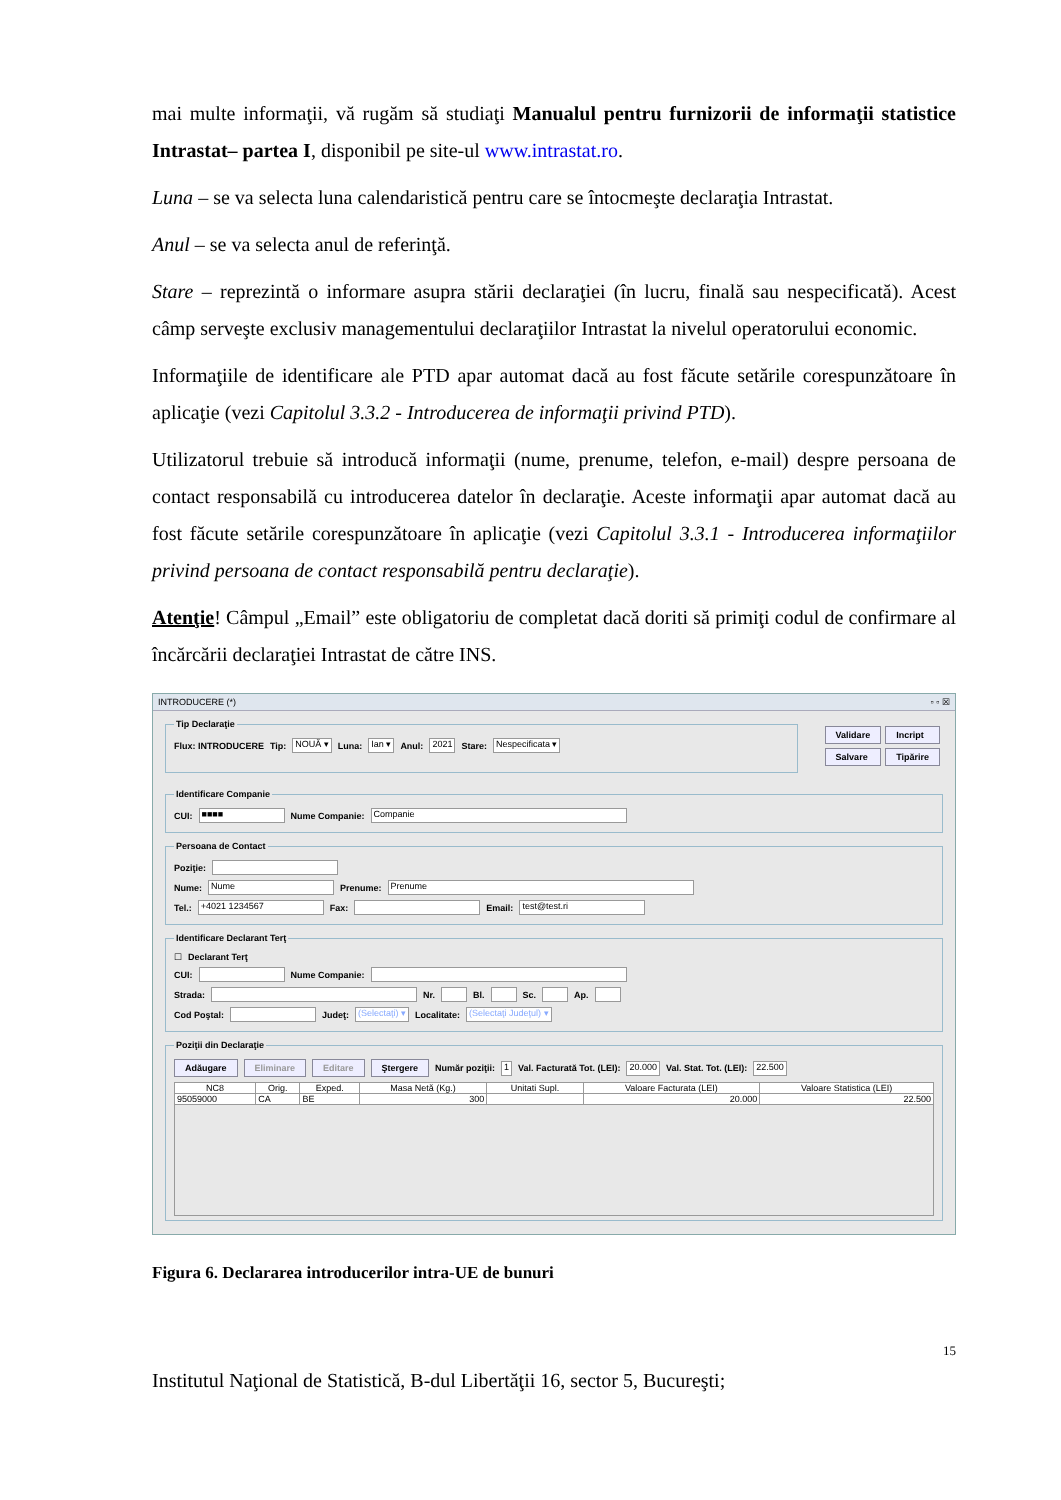mai multe informaţii, vă rugăm să studiaţi Manualul pentru furnizorii de informaţii statistice Intrastat– partea I, disponibil pe site-ul www.intrastat.ro.
Luna – se va selecta luna calendaristică pentru care se întocmeşte declaraţia Intrastat.
Anul – se va selecta anul de referinţă.
Stare – reprezintă o informare asupra stării declaraţiei (în lucru, finală sau nespecificată). Acest câmp serveşte exclusiv managementului declaraţiilor Intrastat la nivelul operatorului economic.
Informaţiile de identificare ale PTD apar automat dacă au fost făcute setările corespunzătoare în aplicaţie (vezi Capitolul 3.3.2 - Introducerea de informaţii privind PTD).
Utilizatorul trebuie să introducă informaţii (nume, prenume, telefon, e-mail) despre persoana de contact responsabilă cu introducerea datelor în declaraţie. Aceste informaţii apar automat dacă au fost făcute setările corespunzătoare în aplicaţie (vezi Capitolul 3.3.1 - Introducerea informaţiilor privind persoana de contact responsabilă pentru declaraţie).
Atenţie! Câmpul „Email” este obligatoriu de completat dacă doriti să primiţi codul de confirmare al încărcării declaraţiei Intrastat de către INS.
INTRODUCERE (*) ▫ ▫ ☒
Tip Declaraţie
Flux: INTRODUCERE Tip: NOUĂ ▾ Luna: Ian ▾ Anul: 2021 Stare: Nespecificata ▾
Validare Incript Salvare Tipărire
Identificare Companie
CUI: ■■■■ Nume Companie: Companie
Persoana de Contact
Poziţie:
Nume: Nume Prenume: Prenume
Tel.: +4021 1234567 Fax: Email: test@test.ri
Identificare Declarant Terţ
☐ Declarant Terţ
CUI: Nume Companie:
Strada: Nr. Bl. Sc. Ap.
Cod Poştal: Judeţ: (Selectaţi) ▾ Localitate: (Selectaţi Judeţul) ▾
Poziţii din Declaraţie
Adăugare Eliminare Editare Ştergere Număr poziţii: 1 Val. Facturată Tot. (LEI): 20.000 Val. Stat. Tot. (LEI): 22.500
| NC8 | Orig. | Exped. | Masa Netă (Kg.) | Unitati Supl. | Valoare Facturata (LEI) | Valoare Statistica (LEI) |
| --- | --- | --- | --- | --- | --- | --- |
| 95059000 | CA | BE | 300 | | 20.000 | 22.500 |
Figura 6. Declararea introducerilor intra-UE de bunuri
15
Institutul Naţional de Statistică, B-dul Libertăţii 16, sector 5, Bucureşti;